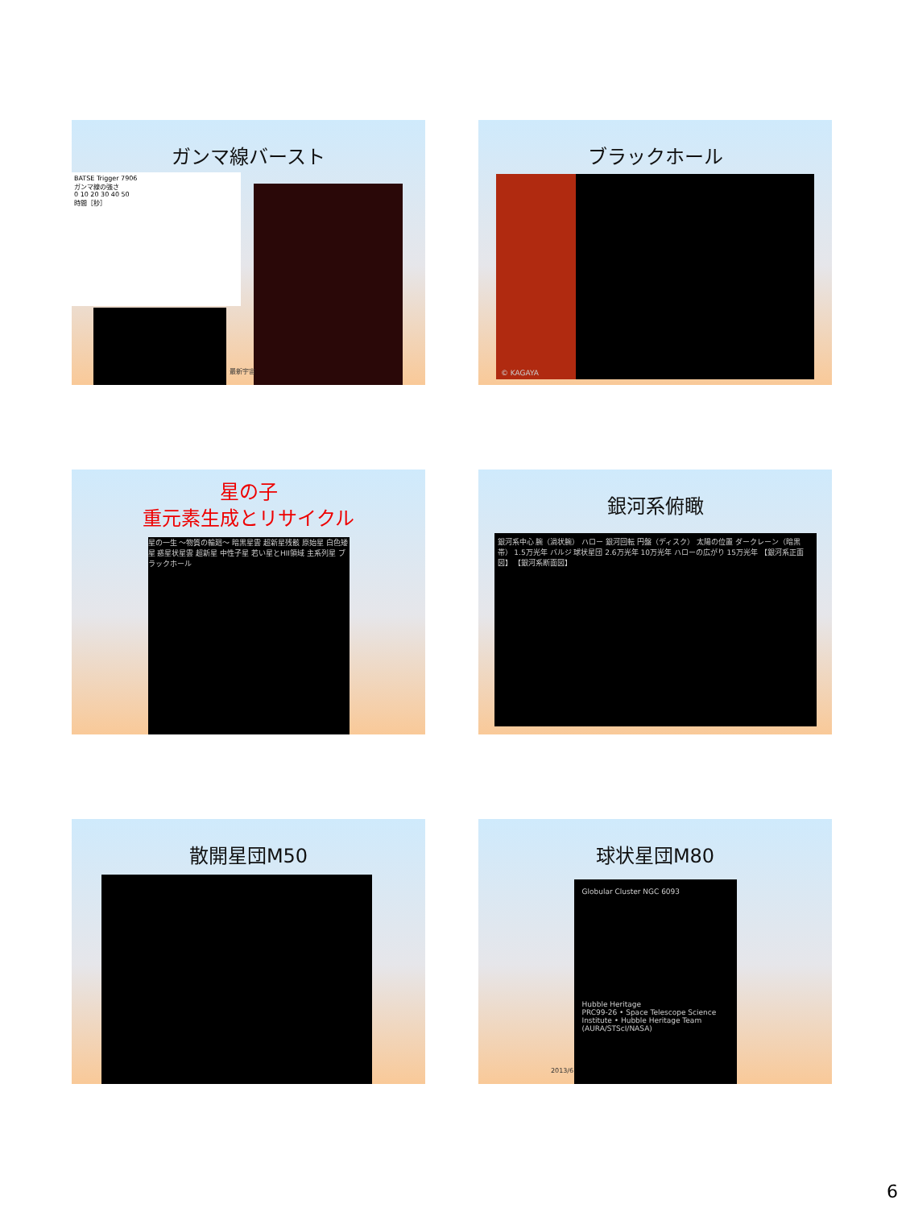ガンマ線バースト
BATSE Trigger 7906
ガンマ線の強さ
0 10 20 30 40 50
時間［秒］
最新宇宙
ブラックホール
© KAGAYA
星の子
重元素生成とリサイクル
星の一生 ～物質の輪廻～ 暗黒星雲 超新星残骸 原始星 白色矮星 惑星状星雲 超新星 中性子星 若い星とHII領域 主系列星 ブラックホール
銀河系俯瞰
銀河系中心 腕（渦状腕） ハロー 銀河回転 円盤（ディスク） 太陽の位置 ダークレーン（暗黒帯） 1.5万光年 バルジ 球状星団 2.6万光年 10万光年 ハローの広がり 15万光年 【銀河系正面図】 【銀河系断面図】
散開星団M50
球状星団M80
Globular Cluster NGC 6093
Hubble Heritage
PRC99-26 • Space Telescope Science Institute • Hubble Heritage Team (AURA/STScI/NASA)
2013/6
6